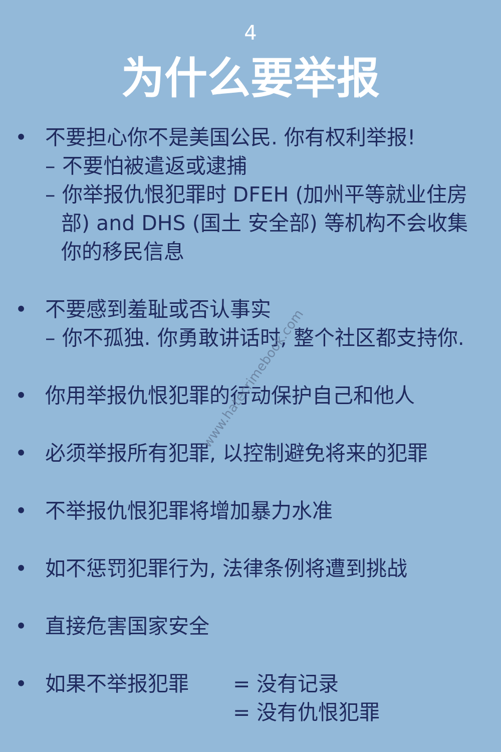4
为什么要举报
• 不要担心你不是美国公民. 你有权利举报!
– 不要怕被遣返或逮捕
– 你举报仇恨犯罪时 DFEH (加州平等就业住房
部) and DHS (国土 安全部) 等机构不会收集
你的移民信息
• 不要感到羞耻或否认事实
– 你不孤独. 你勇敢讲话时, 整个社区都支持你.
• 你用举报仇恨犯罪的行动保护自己和他人
• 必须举报所有犯罪, 以控制避免将来的犯罪
• 不举报仇恨犯罪将增加暴力水准
• 如不惩罚犯罪行为, 法律条例将遭到挑战
• 直接危害国家安全
• 如果不举报犯罪 = 没有记录
= 没有仇恨犯罪
www.hatecrimebook.com